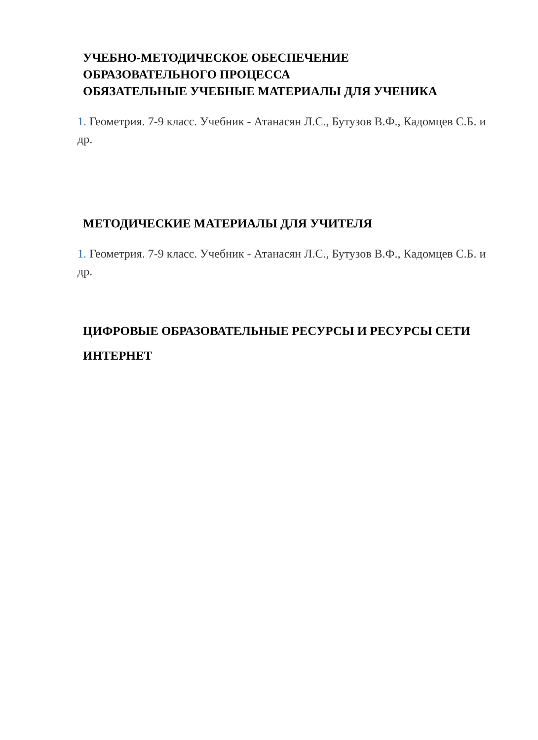УЧЕБНО-МЕТОДИЧЕСКОЕ ОБЕСПЕЧЕНИЕ
ОБРАЗОВАТЕЛЬНОГО ПРОЦЕССА
ОБЯЗАТЕЛЬНЫЕ УЧЕБНЫЕ МАТЕРИАЛЫ ДЛЯ УЧЕНИКА
1. Геометрия. 7-9 класс. Учебник - Атанасян Л.С., Бутузов В.Ф., Кадомцев С.Б. и др.
МЕТОДИЧЕСКИЕ МАТЕРИАЛЫ ДЛЯ УЧИТЕЛЯ
1. Геометрия. 7-9 класс. Учебник - Атанасян Л.С., Бутузов В.Ф., Кадомцев С.Б. и др.
ЦИФРОВЫЕ ОБРАЗОВАТЕЛЬНЫЕ РЕСУРСЫ И РЕСУРСЫ СЕТИ
ИНТЕРНЕТ